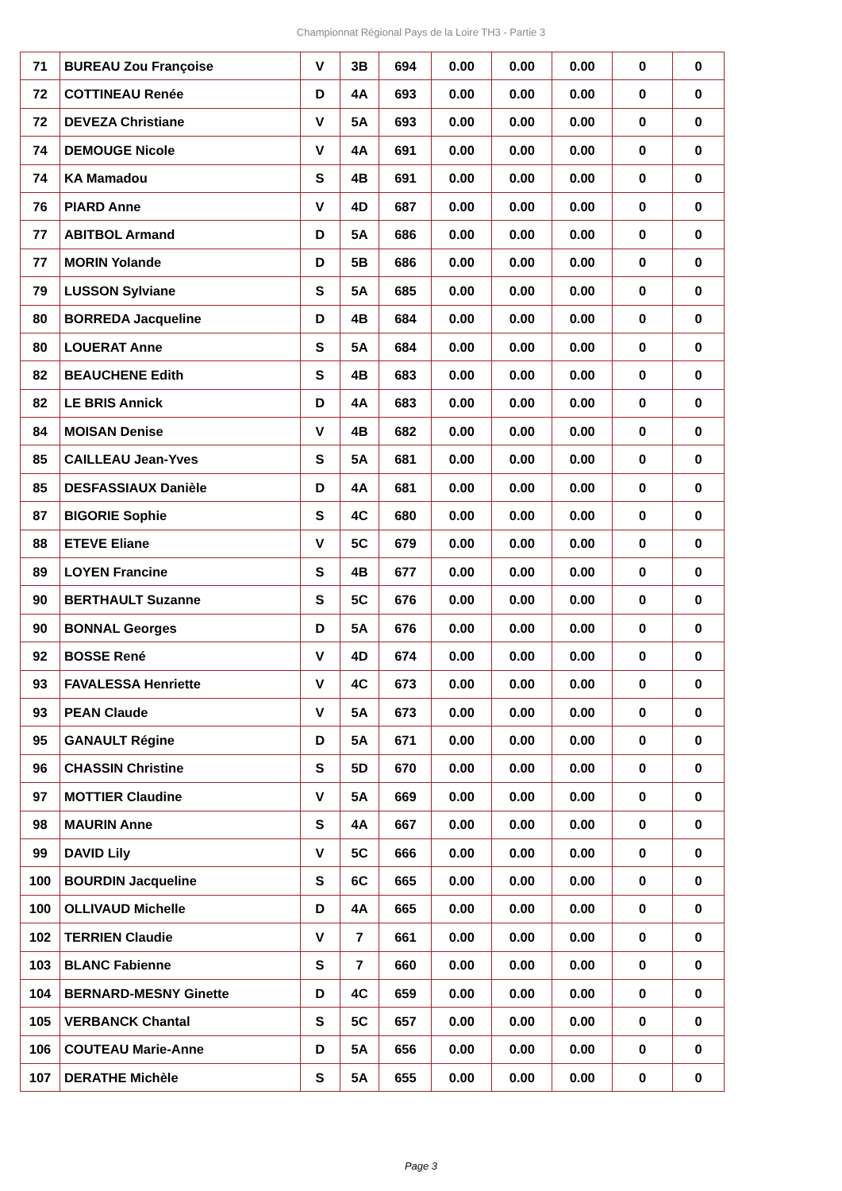Championnat Régional Pays de la Loire TH3 - Partie 3
| 71 | BUREAU Zou Françoise | V | 3B | 694 | 0.00 | 0.00 | 0.00 | 0 | 0 |
| 72 | COTTINEAU Renée | D | 4A | 693 | 0.00 | 0.00 | 0.00 | 0 | 0 |
| 72 | DEVEZA Christiane | V | 5A | 693 | 0.00 | 0.00 | 0.00 | 0 | 0 |
| 74 | DEMOUGE Nicole | V | 4A | 691 | 0.00 | 0.00 | 0.00 | 0 | 0 |
| 74 | KA Mamadou | S | 4B | 691 | 0.00 | 0.00 | 0.00 | 0 | 0 |
| 76 | PIARD Anne | V | 4D | 687 | 0.00 | 0.00 | 0.00 | 0 | 0 |
| 77 | ABITBOL Armand | D | 5A | 686 | 0.00 | 0.00 | 0.00 | 0 | 0 |
| 77 | MORIN Yolande | D | 5B | 686 | 0.00 | 0.00 | 0.00 | 0 | 0 |
| 79 | LUSSON Sylviane | S | 5A | 685 | 0.00 | 0.00 | 0.00 | 0 | 0 |
| 80 | BORREDA Jacqueline | D | 4B | 684 | 0.00 | 0.00 | 0.00 | 0 | 0 |
| 80 | LOUERAT Anne | S | 5A | 684 | 0.00 | 0.00 | 0.00 | 0 | 0 |
| 82 | BEAUCHENE Edith | S | 4B | 683 | 0.00 | 0.00 | 0.00 | 0 | 0 |
| 82 | LE BRIS Annick | D | 4A | 683 | 0.00 | 0.00 | 0.00 | 0 | 0 |
| 84 | MOISAN Denise | V | 4B | 682 | 0.00 | 0.00 | 0.00 | 0 | 0 |
| 85 | CAILLEAU Jean-Yves | S | 5A | 681 | 0.00 | 0.00 | 0.00 | 0 | 0 |
| 85 | DESFASSIAUX Danièle | D | 4A | 681 | 0.00 | 0.00 | 0.00 | 0 | 0 |
| 87 | BIGORIE Sophie | S | 4C | 680 | 0.00 | 0.00 | 0.00 | 0 | 0 |
| 88 | ETEVE Eliane | V | 5C | 679 | 0.00 | 0.00 | 0.00 | 0 | 0 |
| 89 | LOYEN Francine | S | 4B | 677 | 0.00 | 0.00 | 0.00 | 0 | 0 |
| 90 | BERTHAULT Suzanne | S | 5C | 676 | 0.00 | 0.00 | 0.00 | 0 | 0 |
| 90 | BONNAL Georges | D | 5A | 676 | 0.00 | 0.00 | 0.00 | 0 | 0 |
| 92 | BOSSE René | V | 4D | 674 | 0.00 | 0.00 | 0.00 | 0 | 0 |
| 93 | FAVALESSA Henriette | V | 4C | 673 | 0.00 | 0.00 | 0.00 | 0 | 0 |
| 93 | PEAN Claude | V | 5A | 673 | 0.00 | 0.00 | 0.00 | 0 | 0 |
| 95 | GANAULT Régine | D | 5A | 671 | 0.00 | 0.00 | 0.00 | 0 | 0 |
| 96 | CHASSIN Christine | S | 5D | 670 | 0.00 | 0.00 | 0.00 | 0 | 0 |
| 97 | MOTTIER Claudine | V | 5A | 669 | 0.00 | 0.00 | 0.00 | 0 | 0 |
| 98 | MAURIN Anne | S | 4A | 667 | 0.00 | 0.00 | 0.00 | 0 | 0 |
| 99 | DAVID Lily | V | 5C | 666 | 0.00 | 0.00 | 0.00 | 0 | 0 |
| 100 | BOURDIN Jacqueline | S | 6C | 665 | 0.00 | 0.00 | 0.00 | 0 | 0 |
| 100 | OLLIVAUD Michelle | D | 4A | 665 | 0.00 | 0.00 | 0.00 | 0 | 0 |
| 102 | TERRIEN Claudie | V | 7 | 661 | 0.00 | 0.00 | 0.00 | 0 | 0 |
| 103 | BLANC Fabienne | S | 7 | 660 | 0.00 | 0.00 | 0.00 | 0 | 0 |
| 104 | BERNARD-MESNY Ginette | D | 4C | 659 | 0.00 | 0.00 | 0.00 | 0 | 0 |
| 105 | VERBANCK Chantal | S | 5C | 657 | 0.00 | 0.00 | 0.00 | 0 | 0 |
| 106 | COUTEAU Marie-Anne | D | 5A | 656 | 0.00 | 0.00 | 0.00 | 0 | 0 |
| 107 | DERATHE Michèle | S | 5A | 655 | 0.00 | 0.00 | 0.00 | 0 | 0 |
Page 3